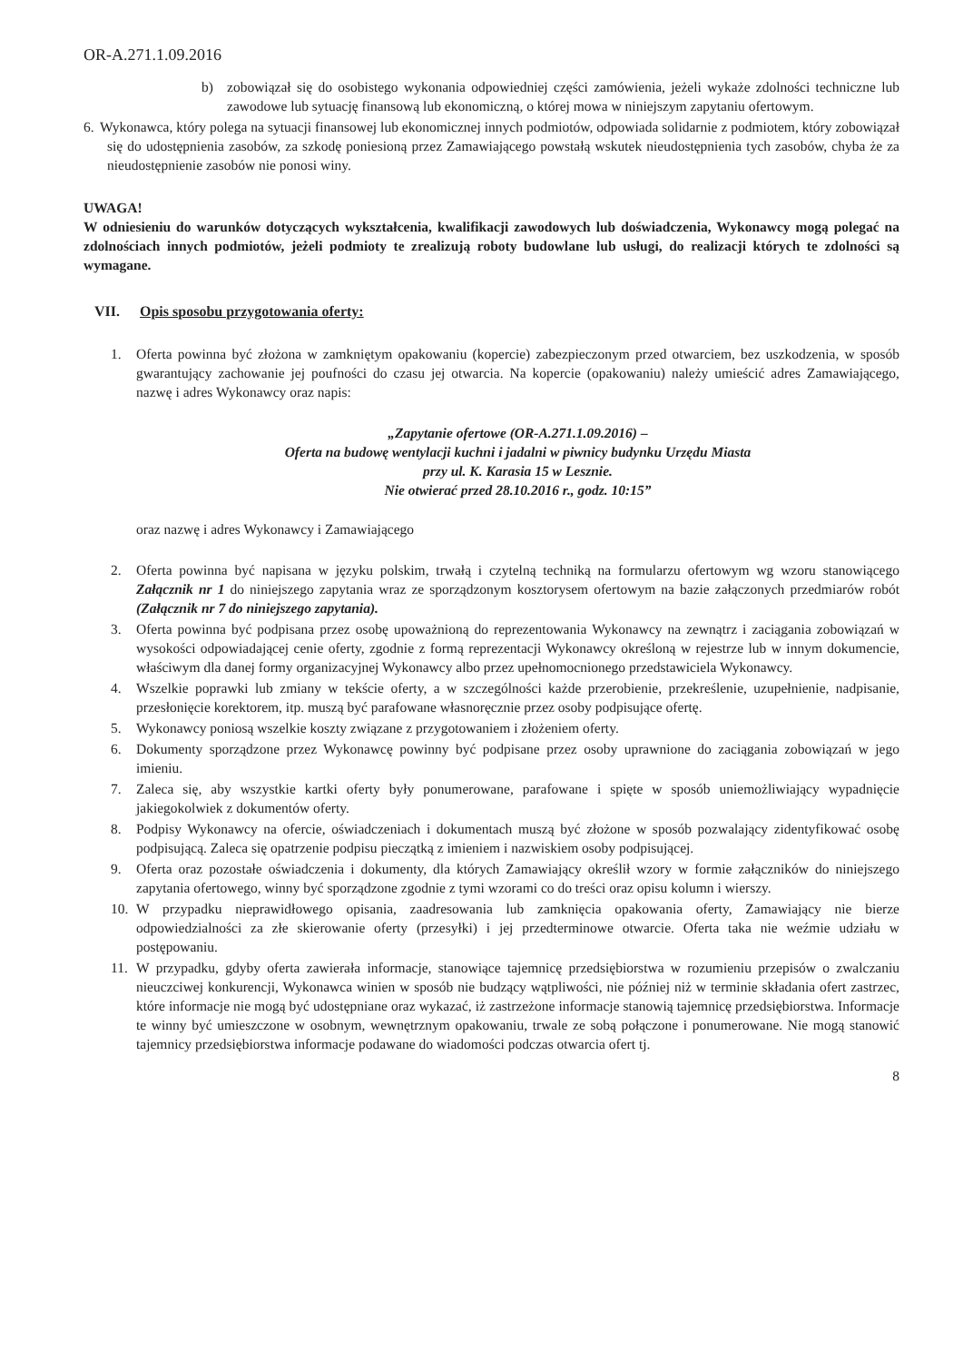OR-A.271.1.09.2016
b) zobowiązał się do osobistego wykonania odpowiedniej części zamówienia, jeżeli wykaże zdolności techniczne lub zawodowe lub sytuację finansową lub ekonomiczną, o której mowa w niniejszym zapytaniu ofertowym.
6. Wykonawca, który polega na sytuacji finansowej lub ekonomicznej innych podmiotów, odpowiada solidarnie z podmiotem, który zobowiązał się do udostępnienia zasobów, za szkodę poniesioną przez Zamawiającego powstałą wskutek nieudostępnienia tych zasobów, chyba że za nieudostępnienie zasobów nie ponosi winy.
UWAGA!
W odniesieniu do warunków dotyczących wykształcenia, kwalifikacji zawodowych lub doświadczenia, Wykonawcy mogą polegać na zdolnościach innych podmiotów, jeżeli podmioty te zrealizują roboty budowlane lub usługi, do realizacji których te zdolności są wymagane.
VII. Opis sposobu przygotowania oferty:
1. Oferta powinna być złożona w zamkniętym opakowaniu (kopercie) zabezpieczonym przed otwarciem, bez uszkodzenia, w sposób gwarantujący zachowanie jej poufności do czasu jej otwarcia. Na kopercie (opakowaniu) należy umieścić adres Zamawiającego, nazwę i adres Wykonawcy oraz napis:
„Zapytanie ofertowe (OR-A.271.1.09.2016) –
Oferta na budowę wentylacji kuchni i jadalni w piwnicy budynku Urzędu Miasta
przy ul. K. Karasia 15 w Lesznie.
Nie otwierać przed 28.10.2016 r., godz. 10:15”
oraz nazwę i adres Wykonawcy i Zamawiającego
2. Oferta powinna być napisana w języku polskim, trwałą i czytelną techniką na formularzu ofertowym wg wzoru stanowiącego Załącznik nr 1 do niniejszego zapytania wraz ze sporządzonym kosztorysem ofertowym na bazie załączonych przedmiarów robót (Załącznik nr 7 do niniejszego zapytania).
3. Oferta powinna być podpisana przez osobę upoważnioną do reprezentowania Wykonawcy na zewnątrz i zaciągania zobowiązań w wysokości odpowiadającej cenie oferty, zgodnie z formą reprezentacji Wykonawcy określoną w rejestrze lub w innym dokumencie, właściwym dla danej formy organizacyjnej Wykonawcy albo przez upełnomocnionego przedstawiciela Wykonawcy.
4. Wszelkie poprawki lub zmiany w tekście oferty, a w szczególności każde przerobienie, przekreślenie, uzupełnienie, nadpisanie, przesłonięcie korektorem, itp. muszą być parafowane własnoręcznie przez osoby podpisujące ofertę.
5. Wykonawcy poniosą wszelkie koszty związane z przygotowaniem i złożeniem oferty.
6. Dokumenty sporządzone przez Wykonawcę powinny być podpisane przez osoby uprawnione do zaciągania zobowiązań w jego imieniu.
7. Zaleca się, aby wszystkie kartki oferty były ponumerowane, parafowane i spięte w sposób uniemożliwiający wypadnięcie jakiegokolwiek z dokumentów oferty.
8. Podpisy Wykonawcy na ofercie, oświadczeniach i dokumentach muszą być złożone w sposób pozwalający zidentyfikować osobę podpisującą. Zaleca się opatrzenie podpisu pieczątką z imieniem i nazwiskiem osoby podpisującej.
9. Oferta oraz pozostałe oświadczenia i dokumenty, dla których Zamawiający określił wzory w formie załączników do niniejszego zapytania ofertowego, winny być sporządzone zgodnie z tymi wzorami co do treści oraz opisu kolumn i wierszy.
10. W przypadku nieprawidłowego opisania, zaadresowania lub zamknięcia opakowania oferty, Zamawiający nie bierze odpowiedzialności za złe skierowanie oferty (przesyłki) i jej przedterminowe otwarcie. Oferta taka nie weźmie udziału w postępowaniu.
11. W przypadku, gdyby oferta zawierała informacje, stanowiące tajemnicę przedsiębiorstwa w rozumieniu przepisów o zwalczaniu nieuczciwej konkurencji, Wykonawca winien w sposób nie budzący wątpliwości, nie później niż w terminie składania ofert zastrzec, które informacje nie mogą być udostępniane oraz wykazać, iż zastrzeżone informacje stanowią tajemnicę przedsiębiorstwa. Informacje te winny być umieszczone w osobnym, wewnętrznym opakowaniu, trwale ze sobą połączone i ponumerowane. Nie mogą stanowić tajemnicy przedsiębiorstwa informacje podawane do wiadomości podczas otwarcia ofert tj.
8